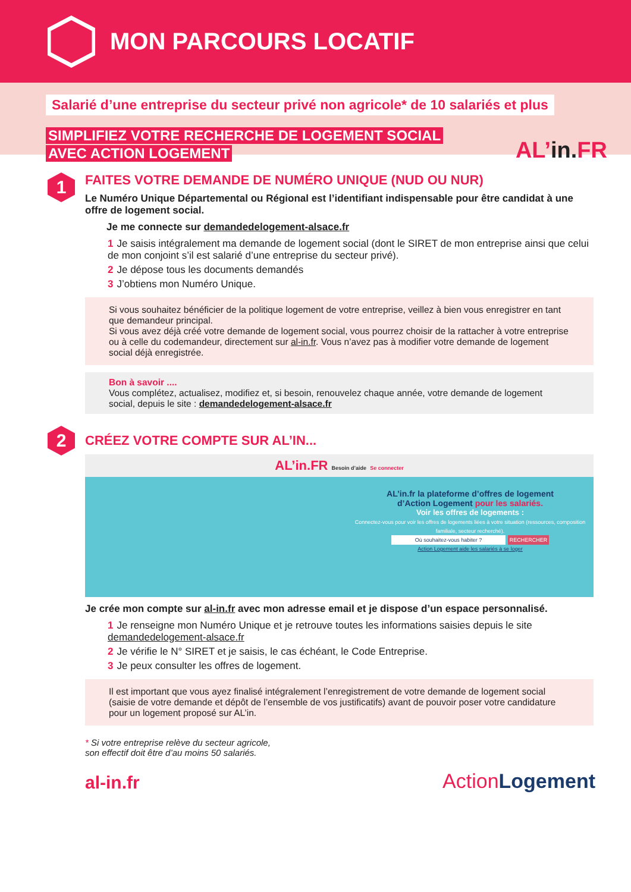MON PARCOURS LOCATIF
Salarié d’une entreprise du secteur privé non agricole* de 10 salariés et plus
SIMPLIFIEZ VOTRE RECHERCHE DE LOGEMENT SOCIAL
AVEC ACTION LOGEMENT
AL’in. FR
1
FAITES VOTRE DEMANDE DE NUMÉRO UNIQUE (NUD OU NUR)
Le Numéro Unique Départemental ou Régional est l’identifiant indispensable pour être candidat à une offre de logement social.
Je me connecte sur demandedelogement-alsace.fr
1 Je saisis intégralement ma demande de logement social (dont le SIRET de mon entreprise ainsi que celui de mon conjoint s’il est salarié d’une entreprise du secteur privé).
2 Je dépose tous les documents demandés
3 J’obtiens mon Numéro Unique.
Si vous souhaitez bénéficier de la politique logement de votre entreprise, veillez à bien vous enregistrer en tant que demandeur principal.
Si vous avez déjà créé votre demande de logement social, vous pourrez choisir de la rattacher à votre entreprise ou à celle du codemandeur, directement sur al-in.fr. Vous n’avez pas à modifier votre demande de logement social déjà enregistrée.
Bon à savoir ....
Vous complétez, actualisez, modifiez et, si besoin, renouvelez chaque année, votre demande de logement social, depuis le site : demandedelogement-alsace.fr
2
CRÉEZ VOTRE COMPTE SUR AL’IN...
AL’in.FR Besoin d’aide Se connecter
AL’in.fr la plateforme d’offres de logement
d’Action Logement pour les salariés.
Voir les offres de logements :
Connectez-vous pour voir les offres de logements liées à votre situation (ressources, composition familiale, secteur recherché).
Où souhaitez-vous habiter ? RECHERCHER
Action Logement aide les salariés à se loger
Je crée mon compte sur al-in.fr avec mon adresse email et je dispose d’un espace personnalisé.
1 Je renseigne mon Numéro Unique et je retrouve toutes les informations saisies depuis le site demandedelogement-alsace.fr
2 Je vérifie le N° SIRET et je saisis, le cas échéant, le Code Entreprise.
3 Je peux consulter les offres de logement.
Il est important que vous ayez finalisé intégralement l’enregistrement de votre demande de logement social (saisie de votre demande et dépôt de l’ensemble de vos justificatifs) avant de pouvoir poser votre candidature pour un logement proposé sur AL’in.
* Si votre entreprise relève du secteur agricole,
son effectif doit être d’au moins 50 salariés.
al-in.fr
ActionLogement